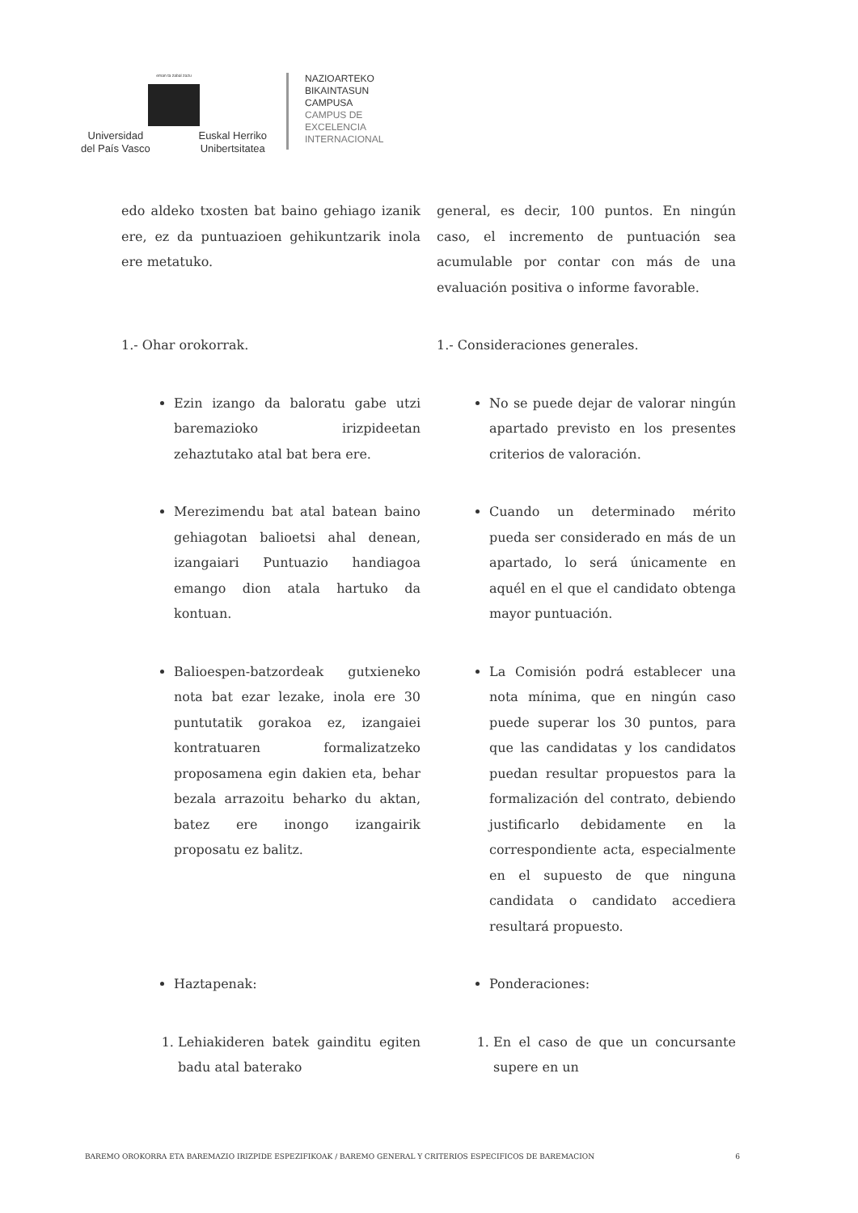eman ta zabal zazu
Universidad
del País Vasco Euskal Herriko
Unibertsitatea
NAZIOARTEKO
BIKAINTASUN
CAMPUSA
CAMPUS DE
EXCELENCIA
INTERNACIONAL
edo aldeko txosten bat baino gehiago izanik ere, ez da puntuazioen gehikuntzarik inola ere metatuko.
general, es decir, 100 puntos. En ningún caso, el incremento de puntuación sea acumulable por contar con más de una evaluación positiva o informe favorable.
1.- Ohar orokorrak. 1.- Consideraciones generales.
Ezin izango da baloratu gabe utzi baremazioko irizpideetan zehaztutako atal bat bera ere.
No se puede dejar de valorar ningún apartado previsto en los presentes criterios de valoración.
Merezimendu bat atal batean baino gehiagotan balioetsi ahal denean, izangaiari Puntuazio handiagoa emango dion atala hartuko da kontuan.
Cuando un determinado mérito pueda ser considerado en más de un apartado, lo será únicamente en aquél en el que el candidato obtenga mayor puntuación.
Balioespen-batzordeak gutxieneko nota bat ezar lezake, inola ere 30 puntutatik gorakoa ez, izangaiei kontratuaren formalizatzeko proposamena egin dakien eta, behar bezala arrazoitu beharko du aktan, batez ere inongo izangairik proposatu ez balitz.
La Comisión podrá establecer una nota mínima, que en ningún caso puede superar los 30 puntos, para que las candidatas y los candidatos puedan resultar propuestos para la formalización del contrato, debiendo justificarlo debidamente en la correspondiente acta, especialmente en el supuesto de que ninguna candidata o candidato accediera resultará propuesto.
Haztapenak: Ponderaciones:
1. Lehiakideren batek gainditu egiten badu atal baterako
1. En el caso de que un concursante supere en un
BAREMO OROKORRA ETA BAREMAZIO IRIZPIDE ESPEZIFIKOAK / BAREMO GENERAL Y CRITERIOS ESPECIFICOS DE BAREMACION 6